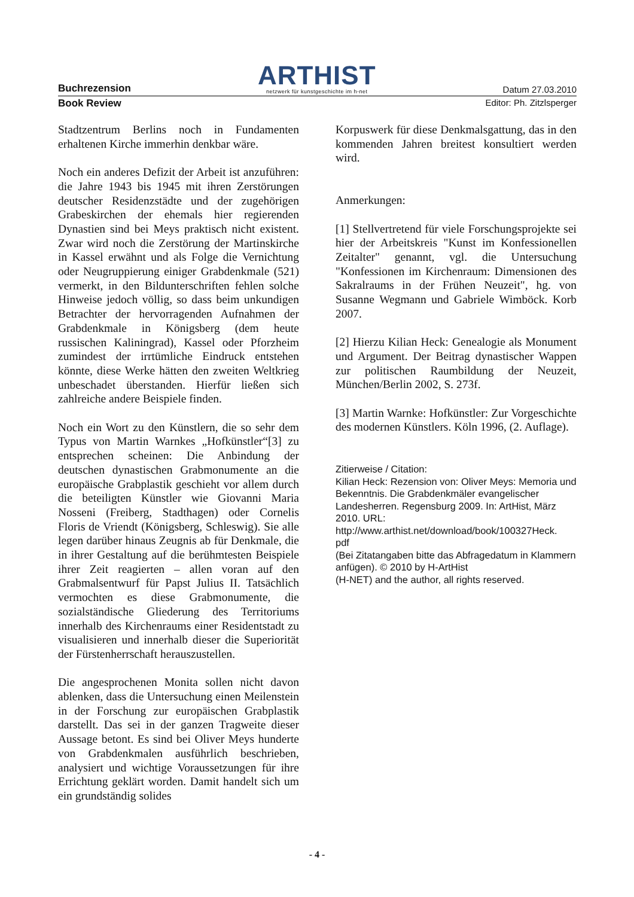Buchrezension
ARTHIST
netzwerk für kunstgeschichte im h-net
Datum 27.03.2010
Book Review Editor: Ph. Zitzlsperger
Stadtzentrum Berlins noch in Fundamenten erhaltenen Kirche immerhin denkbar wäre.
Noch ein anderes Defizit der Arbeit ist anzuführen: die Jahre 1943 bis 1945 mit ihren Zerstörungen deutscher Residenzstädte und der zugehörigen Grabeskirchen der ehemals hier regierenden Dynastien sind bei Meys praktisch nicht existent. Zwar wird noch die Zerstörung der Martinskirche in Kassel erwähnt und als Folge die Vernichtung oder Neugruppierung einiger Grabdenkmale (521) vermerkt, in den Bildunterschriften fehlen solche Hinweise jedoch völlig, so dass beim unkundigen Betrachter der hervorragenden Aufnahmen der Grabdenkmale in Königsberg (dem heute russischen Kaliningrad), Kassel oder Pforzheim zumindest der irrtümliche Eindruck entstehen könnte, diese Werke hätten den zweiten Weltkrieg unbeschadet überstanden. Hierfür ließen sich zahlreiche andere Beispiele finden.
Noch ein Wort zu den Künstlern, die so sehr dem Typus von Martin Warnkes „Hofkünstler“[3] zu entsprechen scheinen: Die Anbindung der deutschen dynastischen Grabmonumente an die europäische Grabplastik geschieht vor allem durch die beteiligten Künstler wie Giovanni Maria Nosseni (Freiberg, Stadthagen) oder Cornelis Floris de Vriendt (Königsberg, Schleswig). Sie alle legen darüber hinaus Zeugnis ab für Denkmale, die in ihrer Gestaltung auf die berühmtesten Beispiele ihrer Zeit reagierten – allen voran auf den Grabmalsentwurf für Papst Julius II. Tatsächlich vermochten es diese Grabmonumente, die sozialständische Gliederung des Territoriums innerhalb des Kirchenraums einer Residentstadt zu visualisieren und innerhalb dieser die Superiorität der Fürstenherrschaft herauszustellen.
Die angesprochenen Monita sollen nicht davon ablenken, dass die Untersuchung einen Meilenstein in der Forschung zur europäischen Grabplastik darstellt. Das sei in der ganzen Tragweite dieser Aussage betont. Es sind bei Oliver Meys hunderte von Grabdenkmalen ausführlich beschrieben, analysiert und wichtige Voraussetzungen für ihre Errichtung geklärt worden. Damit handelt sich um ein grundständig solides
Korpuswerk für diese Denkmalsgattung, das in den kommenden Jahren breitest konsultiert werden wird.
Anmerkungen:
[1] Stellvertretend für viele Forschungsprojekte sei hier der Arbeitskreis "Kunst im Konfessionellen Zeitalter" genannt, vgl. die Untersuchung "Konfessionen im Kirchenraum: Dimensionen des Sakralraums in der Frühen Neuzeit", hg. von Susanne Wegmann und Gabriele Wimböck. Korb 2007.
[2] Hierzu Kilian Heck: Genealogie als Monument und Argument. Der Beitrag dynastischer Wappen zur politischen Raumbildung der Neuzeit, München/Berlin 2002, S. 273f.
[3] Martin Warnke: Hofkünstler: Zur Vorgeschichte des modernen Künstlers. Köln 1996, (2. Auflage).
Zitierweise / Citation:
Kilian Heck: Rezension von: Oliver Meys: Memoria und Bekenntnis. Die Grabdenkmäler evangelischer Landesherren. Regensburg 2009. In: ArtHist, März 2010. URL:
http://www.arthist.net/download/book/100327Heck.
pdf
(Bei Zitatangaben bitte das Abfragedatum in Klammern anfügen). © 2010 by H-ArtHist
(H-NET) and the author, all rights reserved.
- 4 -